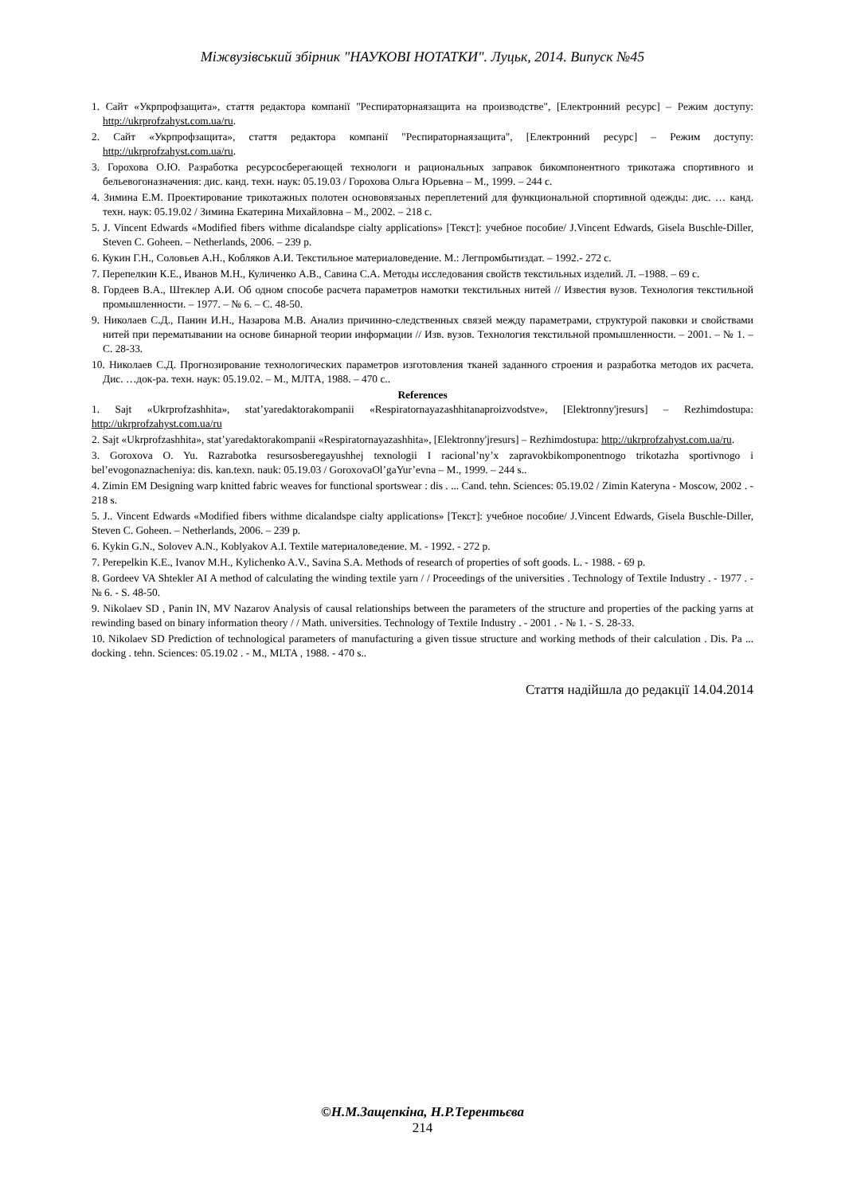Міжвузівський збірник "НАУКОВІ НОТАТКИ". Луцьк, 2014. Випуск №45
1. Сайт «Укрпрофзащита», стаття редактора компанії "Респираторнаязащита на производстве", [Електронний ресурс] – Режим доступу: http://ukrprofzahyst.com.ua/ru.
2. Сайт «Укрпрофзащита», стаття редактора компанії "Респираторнаязащита", [Електронний ресурс] – Режим доступу: http://ukrprofzahyst.com.ua/ru.
3. Горохова О.Ю. Разработка ресурсосберегающей технологи и рациональных заправок бикомпонентного трикотажа спортивного и бельевогоназначения: дис. канд. техн. наук: 05.19.03 / Горохова Ольга Юрьевна – М., 1999. – 244 с.
4. Зимина Е.М. Проектирование трикотажных полотен основовязаных переплетений для функциональной спортивной одежды: дис. … канд. техн. наук: 05.19.02 / Зимина Екатерина Михайловна – М., 2002. – 218 с.
5. J. Vincent Edwards «Modified fibers withme dicalandspe cialty applications» [Текст]: учебное пособие/ J.Vincent Edwards, Gisela Buschle-Diller, Steven C. Goheen. – Netherlands, 2006. – 239 p.
6. Кукин Г.Н., Соловьев А.Н., Кобляков А.И. Текстильное материаловедение. М.: Легпромбытиздат. – 1992.- 272 с.
7. Перепелкин К.Е., Иванов М.Н., Куличенко А.В., Савина С.А. Методы исследования свойств текстильных изделий. Л. –1988. – 69 с.
8. Гордеев В.А., Штеклер А.И. Об одном способе расчета параметров намотки текстильных нитей // Известия вузов. Технология текстильной промышленности. – 1977. – № 6. – С. 48-50.
9. Николаев С.Д., Панин И.Н., Назарова М.В. Анализ причинно-следственных связей между параметрами, структурой паковки и свойствами нитей при перематывании на основе бинарной теории информации // Изв. вузов. Технология текстильной промышленности. – 2001. – № 1. – С. 28-33.
10. Николаев С.Д. Прогнозирование технологических параметров изготовления тканей заданного строения и разработка методов их расчета. Дис. …док-ра. техн. наук: 05.19.02. – М., МЛТА, 1988. – 470 с..
References
1. Sajt «Ukrprofzashhita», stat’yaredaktorakompanii «Respiratornayazashhitanaproizvodstve», [Elektronny'jresurs] – Rezhimdostupa: http://ukrprofzahyst.com.ua/ru
2. Sajt «Ukrprofzashhita», stat’yaredaktorakompanii «Respiratornayazashhita», [Elektronny'jresurs] – Rezhimdostupa: http://ukrprofzahyst.com.ua/ru.
3. Goroxova O. Yu. Razrabotka resursosberegayushhej texnologii I racional’ny’x zapravokbikomponentnogo trikotazha sportivnogo i bel’evogonaznacheniya: dis. kan.texn. nauk: 05.19.03 / GoroxovaOl’gaYur’evna – M., 1999. – 244 s..
4. Zimin EM Designing warp knitted fabric weaves for functional sportswear : dis . ... Cand. tehn. Sciences: 05.19.02 / Zimin Kateryna - Moscow, 2002 . - 218 s.
5. J.. Vincent Edwards «Modified fibers withme dicalandspe cialty applications» [Текст]: учебное пособие/ J.Vincent Edwards, Gisela Buschle-Diller, Steven C. Goheen. – Netherlands, 2006. – 239 p.
6. Kykin G.N., Solovev A.N., Koblyakov A.I. Textile материаловедение. M. - 1992. - 272 p.
7. Perepelkin K.E., Ivanov M.H., Kylichenko A.V., Savina S.A. Methods of research of properties of soft goods. L. - 1988. - 69 p.
8. Gordeev VA Shtekler AI A method of calculating the winding textile yarn / / Proceedings of the universities . Technology of Textile Industry . - 1977 . - № 6. - S. 48-50.
9. Nikolaev SD , Panin IN, MV Nazarov Analysis of causal relationships between the parameters of the structure and properties of the packing yarns at rewinding based on binary information theory / / Math. universities. Technology of Textile Industry . - 2001 . - № 1. - S. 28-33.
10. Nikolaev SD Prediction of technological parameters of manufacturing a given tissue structure and working methods of their calculation . Dis. Pa ... docking . tehn. Sciences: 05.19.02 . - M., MLTA , 1988. - 470 s..
Стаття надійшла до редакції 14.04.2014
©Н.М.Защепкіна, Н.Р.Терентьєва
214